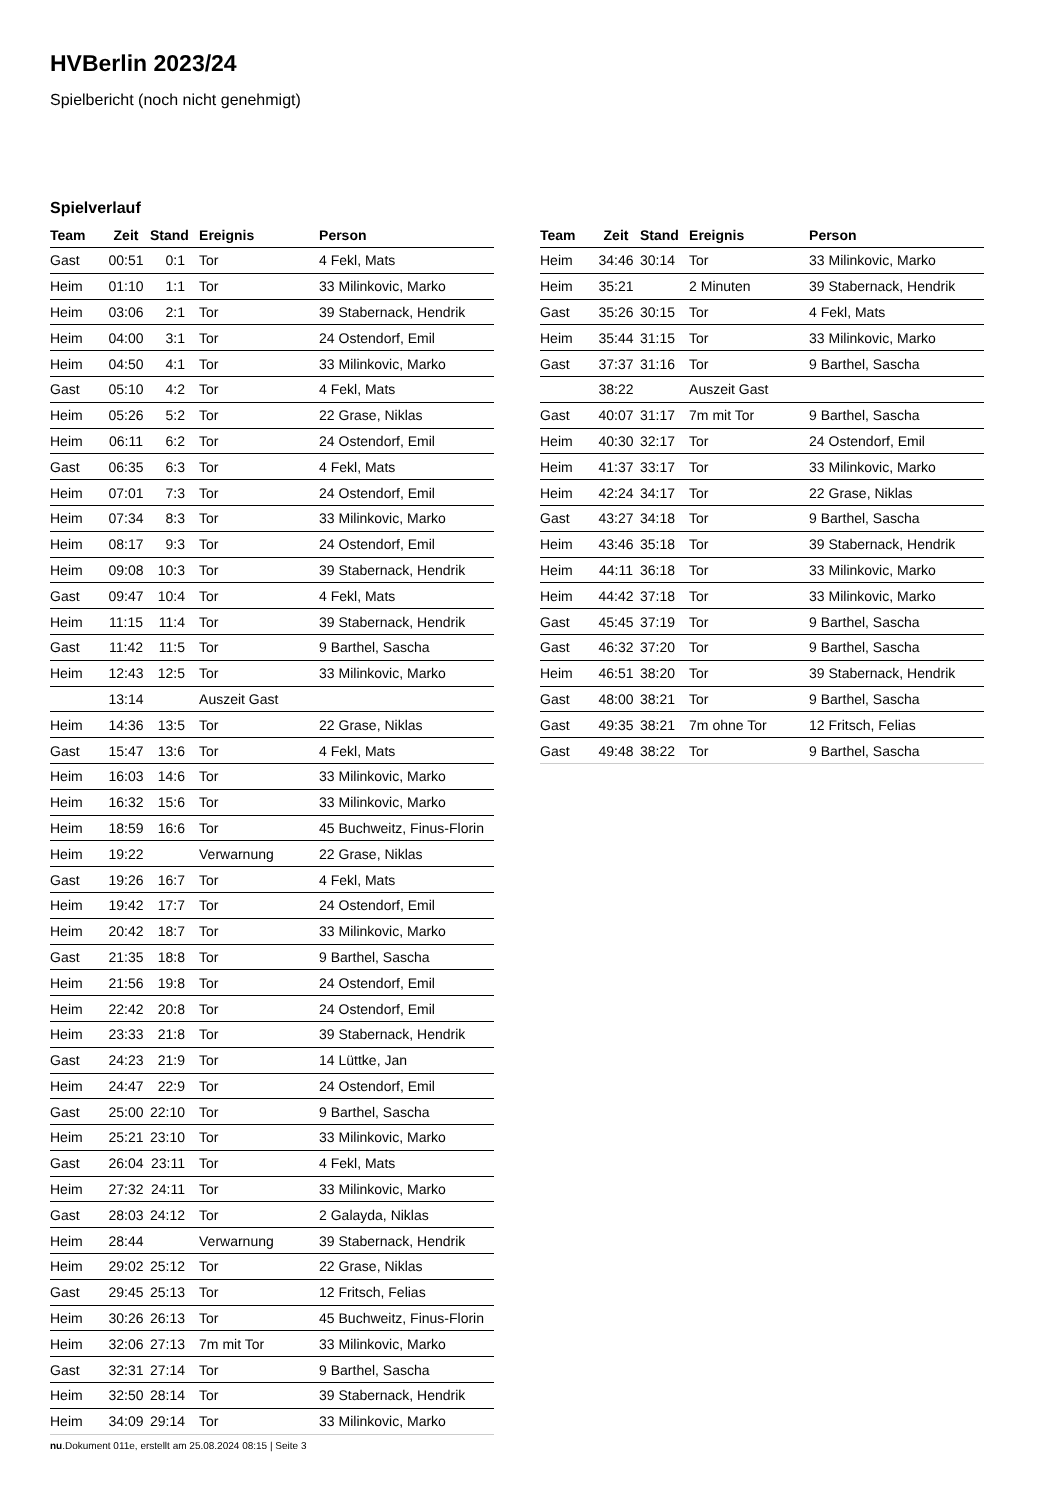HVBerlin 2023/24
Spielbericht (noch nicht genehmigt)
Spielverlauf
| Team | Zeit | Stand | Ereignis | Person |
| --- | --- | --- | --- | --- |
| Gast | 00:51 | 0:1 | Tor | 4 Fekl, Mats |
| Heim | 01:10 | 1:1 | Tor | 33 Milinkovic, Marko |
| Heim | 03:06 | 2:1 | Tor | 39 Stabernack, Hendrik |
| Heim | 04:00 | 3:1 | Tor | 24 Ostendorf, Emil |
| Heim | 04:50 | 4:1 | Tor | 33 Milinkovic, Marko |
| Gast | 05:10 | 4:2 | Tor | 4 Fekl, Mats |
| Heim | 05:26 | 5:2 | Tor | 22 Grase, Niklas |
| Heim | 06:11 | 6:2 | Tor | 24 Ostendorf, Emil |
| Gast | 06:35 | 6:3 | Tor | 4 Fekl, Mats |
| Heim | 07:01 | 7:3 | Tor | 24 Ostendorf, Emil |
| Heim | 07:34 | 8:3 | Tor | 33 Milinkovic, Marko |
| Heim | 08:17 | 9:3 | Tor | 24 Ostendorf, Emil |
| Heim | 09:08 | 10:3 | Tor | 39 Stabernack, Hendrik |
| Gast | 09:47 | 10:4 | Tor | 4 Fekl, Mats |
| Heim | 11:15 | 11:4 | Tor | 39 Stabernack, Hendrik |
| Gast | 11:42 | 11:5 | Tor | 9 Barthel, Sascha |
| Heim | 12:43 | 12:5 | Tor | 33 Milinkovic, Marko |
| | 13:14 | | Auszeit Gast | |
| Heim | 14:36 | 13:5 | Tor | 22 Grase, Niklas |
| Gast | 15:47 | 13:6 | Tor | 4 Fekl, Mats |
| Heim | 16:03 | 14:6 | Tor | 33 Milinkovic, Marko |
| Heim | 16:32 | 15:6 | Tor | 33 Milinkovic, Marko |
| Heim | 18:59 | 16:6 | Tor | 45 Buchweitz, Finus-Florin |
| Heim | 19:22 | | Verwarnung | 22 Grase, Niklas |
| Gast | 19:26 | 16:7 | Tor | 4 Fekl, Mats |
| Heim | 19:42 | 17:7 | Tor | 24 Ostendorf, Emil |
| Heim | 20:42 | 18:7 | Tor | 33 Milinkovic, Marko |
| Gast | 21:35 | 18:8 | Tor | 9 Barthel, Sascha |
| Heim | 21:56 | 19:8 | Tor | 24 Ostendorf, Emil |
| Heim | 22:42 | 20:8 | Tor | 24 Ostendorf, Emil |
| Heim | 23:33 | 21:8 | Tor | 39 Stabernack, Hendrik |
| Gast | 24:23 | 21:9 | Tor | 14 Lüttke, Jan |
| Heim | 24:47 | 22:9 | Tor | 24 Ostendorf, Emil |
| Gast | 25:00 | 22:10 | Tor | 9 Barthel, Sascha |
| Heim | 25:21 | 23:10 | Tor | 33 Milinkovic, Marko |
| Gast | 26:04 | 23:11 | Tor | 4 Fekl, Mats |
| Heim | 27:32 | 24:11 | Tor | 33 Milinkovic, Marko |
| Gast | 28:03 | 24:12 | Tor | 2 Galayda, Niklas |
| Heim | 28:44 | | Verwarnung | 39 Stabernack, Hendrik |
| Heim | 29:02 | 25:12 | Tor | 22 Grase, Niklas |
| Gast | 29:45 | 25:13 | Tor | 12 Fritsch, Felias |
| Heim | 30:26 | 26:13 | Tor | 45 Buchweitz, Finus-Florin |
| Heim | 32:06 | 27:13 | 7m mit Tor | 33 Milinkovic, Marko |
| Gast | 32:31 | 27:14 | Tor | 9 Barthel, Sascha |
| Heim | 32:50 | 28:14 | Tor | 39 Stabernack, Hendrik |
| Heim | 34:09 | 29:14 | Tor | 33 Milinkovic, Marko |
| Team | Zeit | Stand | Ereignis | Person |
| --- | --- | --- | --- | --- |
| Heim | 34:46 | 30:14 | Tor | 33 Milinkovic, Marko |
| Heim | 35:21 | | 2 Minuten | 39 Stabernack, Hendrik |
| Gast | 35:26 | 30:15 | Tor | 4 Fekl, Mats |
| Heim | 35:44 | 31:15 | Tor | 33 Milinkovic, Marko |
| Gast | 37:37 | 31:16 | Tor | 9 Barthel, Sascha |
| | 38:22 | | Auszeit Gast | |
| Gast | 40:07 | 31:17 | 7m mit Tor | 9 Barthel, Sascha |
| Heim | 40:30 | 32:17 | Tor | 24 Ostendorf, Emil |
| Heim | 41:37 | 33:17 | Tor | 33 Milinkovic, Marko |
| Heim | 42:24 | 34:17 | Tor | 22 Grase, Niklas |
| Gast | 43:27 | 34:18 | Tor | 9 Barthel, Sascha |
| Heim | 43:46 | 35:18 | Tor | 39 Stabernack, Hendrik |
| Heim | 44:11 | 36:18 | Tor | 33 Milinkovic, Marko |
| Heim | 44:42 | 37:18 | Tor | 33 Milinkovic, Marko |
| Gast | 45:45 | 37:19 | Tor | 9 Barthel, Sascha |
| Gast | 46:32 | 37:20 | Tor | 9 Barthel, Sascha |
| Heim | 46:51 | 38:20 | Tor | 39 Stabernack, Hendrik |
| Gast | 48:00 | 38:21 | Tor | 9 Barthel, Sascha |
| Gast | 49:35 | 38:21 | 7m ohne Tor | 12 Fritsch, Felias |
| Gast | 49:48 | 38:22 | Tor | 9 Barthel, Sascha |
nu.Dokument 011e, erstellt am 25.08.2024 08:15 | Seite 3